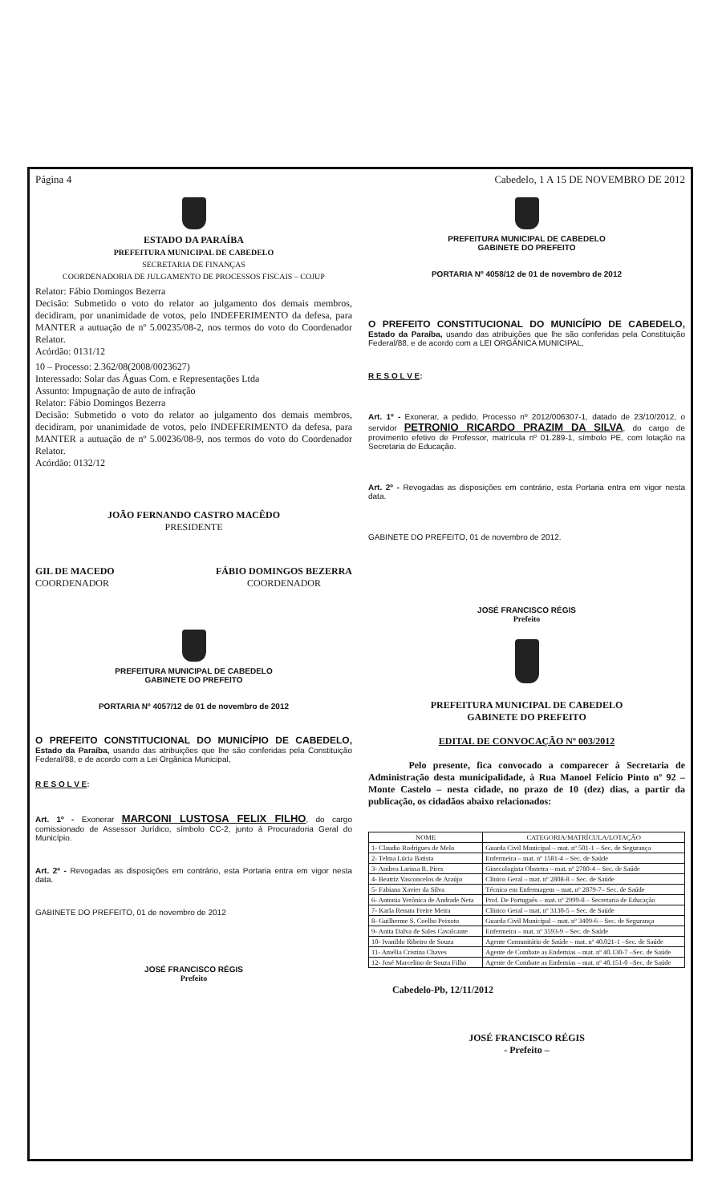Página 4 Cabedelo, 1 A 15 DE NOVEMBRO DE 2012
ESTADO DA PARAÍBA
PREFEITURA MUNICIPAL DE CABEDELO
SECRETARIA DE FINANÇAS
COORDENADORIA DE JULGAMENTO DE PROCESSOS FISCAIS – COJUP
Relator: Fábio Domingos Bezerra
Decisão: Submetido o voto do relator ao julgamento dos demais membros, decidiram, por unanimidade de votos, pelo INDEFERIMENTO da defesa, para MANTER a autuação de nº 5.00235/08-2, nos termos do voto do Coordenador Relator.
Acórdão: 0131/12
10 – Processo: 2.362/08(2008/0023627)
Interessado: Solar das Águas Com. e Representações Ltda
Assunto: Impugnação de auto de infração
Relator: Fábio Domingos Bezerra
Decisão: Submetido o voto do relator ao julgamento dos demais membros, decidiram, por unanimidade de votos, pelo INDEFERIMENTO da defesa, para MANTER a autuação de nº 5.00236/08-9, nos termos do voto do Coordenador Relator.
Acórdão: 0132/12
JOÃO FERNANDO CASTRO MACÊDO
PRESIDENTE
GIL DE MACEDO
COORDENADOR
FÁBIO DOMINGOS BEZERRA
COORDENADOR
PREFEITURA MUNICIPAL DE CABEDELO
GABINETE DO PREFEITO
PORTARIA Nº 4057/12 de 01 de novembro de 2012
O PREFEITO CONSTITUCIONAL DO MUNICÍPIO DE CABEDELO, Estado da Paraíba, usando das atribuições que lhe são conferidas pela Constituição Federal/88, e de acordo com a Lei Orgânica Municipal,
R E S O L V E:
Art. 1º - Exonerar MARCONI LUSTOSA FELIX FILHO, do cargo comissionado de Assessor Jurídico, símbolo CC-2, junto à Procuradoria Geral do Município.
Art. 2º - Revogadas as disposições em contrário, esta Portaria entra em vigor nesta data.
GABINETE DO PREFEITO, 01 de novembro de 2012
JOSÉ FRANCISCO RÉGIS
Prefeito
PREFEITURA MUNICIPAL DE CABEDELO
GABINETE DO PREFEITO
PORTARIA Nº 4058/12 de 01 de novembro de 2012
O PREFEITO CONSTITUCIONAL DO MUNICÍPIO DE CABEDELO, Estado da Paraíba, usando das atribuições que lhe são conferidas pela Constituição Federal/88, e de acordo com a LEI ORGÂNICA MUNICIPAL,
R E S O L V E:
Art. 1º - Exonerar, a pedido, Processo nº 2012/006307-1, datado de 23/10/2012, o servidor PETRONIO RICARDO PRAZIM DA SILVA, do cargo de provimento efetivo de Professor, matrícula nº 01.289-1, símbolo PE, com lotação na Secretaria de Educação.
Art. 2º - Revogadas as disposições em contrário, esta Portaria entra em vigor nesta data.
GABINETE DO PREFEITO, 01 de novembro de 2012.
JOSÉ FRANCISCO RÉGIS
Prefeito
PREFEITURA MUNICIPAL DE CABEDELO
GABINETE DO PREFEITO
EDITAL DE CONVOCAÇÃO Nº 003/2012
Pelo presente, fica convocado a comparecer à Secretaria de Administração desta municipalidade, à Rua Manoel Felício Pinto nº 92 – Monte Castelo – nesta cidade, no prazo de 10 (dez) dias, a partir da publicação, os cidadãos abaixo relacionados:
| NOME | CATEGORIA/MATRÍCULA/LOTAÇÃO |
| --- | --- |
| 1- Claudio Rodrigues de Melo | Guarda Civil Municipal – mat. nº 501-1 – Sec. de Segurança |
| 2- Telma Lúcia Batista | Enfermeira – mat. nº 1581-4 – Sec. de Saúde |
| 3- Andrea Larissa R. Pires | Ginecologista Obstetra – mat. nº 2780-4 – Sec. de Saúde |
| 4- Beatriz Vasconcelos de Araújo | Clínico Geral – mat. nº 2808-8 – Sec. de Saúde |
| 5- Fabiana Xavier da Silva | Técnico em Enfermagem – mat. nº 2879-7– Sec. de Saúde |
| 6- Antonia Verônica de Andrade Neta | Prof. De Português – mat. nº 2999-8 – Secretaria de Educação |
| 7- Karla Renata Freire Meira | Clínico Geral – mat. nº 3130-5 – Sec. de Saúde |
| 8- Guilherme S. Coelho Peixoto | Guarda Civil Municipal – mat. nº 3409-6 – Sec. de Segurança |
| 9- Anita Dalva de Sales Cavalcante | Enfermeira – mat. nº 3593-9 – Sec. de Saúde |
| 10- Ivanildo Ribeiro de Souza | Agente Comunitário de Saúde – mat. nº 40.021-1 –Sec. de Saúde |
| 11- Amélia Cristina Chaves | Agente de Combate as Endemias – mat. nº 40.130-7 –Sec. de Saúde |
| 12- José Marcelino de Souza Filho | Agente de Combate as Endemias – mat. nº 40.151-0 –Sec. de Saúde |
Cabedelo-Pb, 12/11/2012
JOSÉ FRANCISCO RÉGIS
- Prefeito –